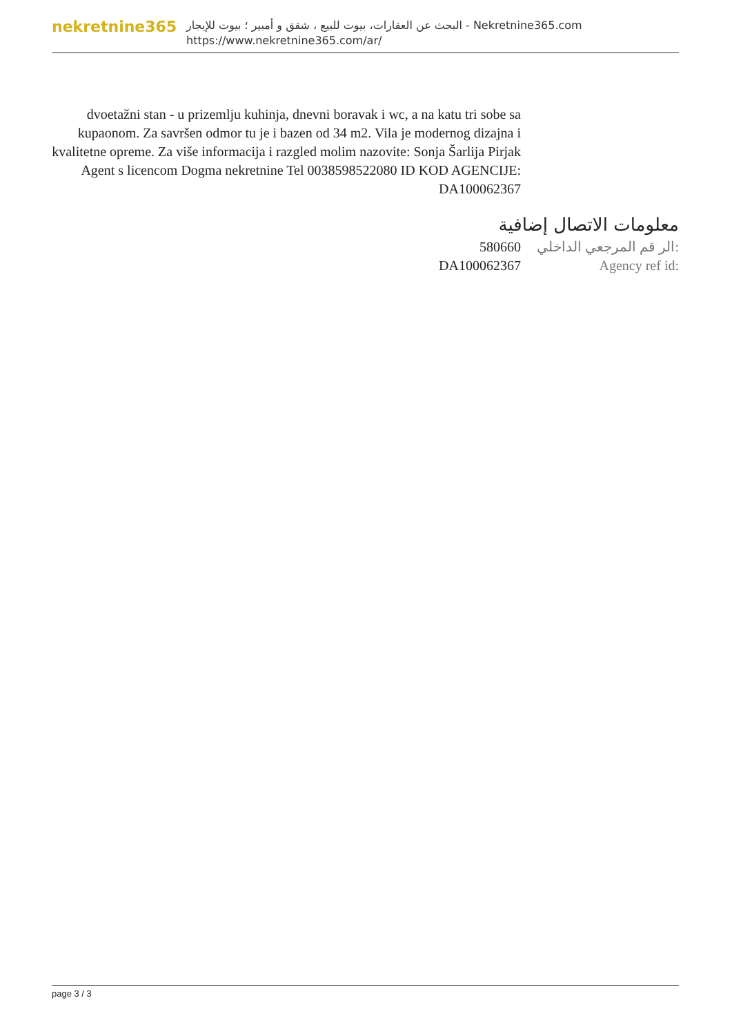nekretnine365
البحث عن العقارات، بيوت للبيع ، شقق و أمبير ؛ بيوت للإيجار - Nekretnine365.com
https://www.nekretnine365.com/ar/
dvoetažni stan - u prizemlju kuhinja, dnevni boravak i wc, a na katu tri sobe sa kupaonom. Za savršen odmor tu je i bazen od 34 m2. Vila je modernog dizajna i kvalitetne opreme. Za više informacija i razgled molim nazovite: Sonja Šarlija Pirjak Agent s licencom Dogma nekretnine Tel 0038598522080 ID KOD AGENCIJE: DA100062367
معلومات الاتصال إضافية
580660 الر قم المرجعي الداخلي:
DA100062367 Agency ref id:
page 3 / 3